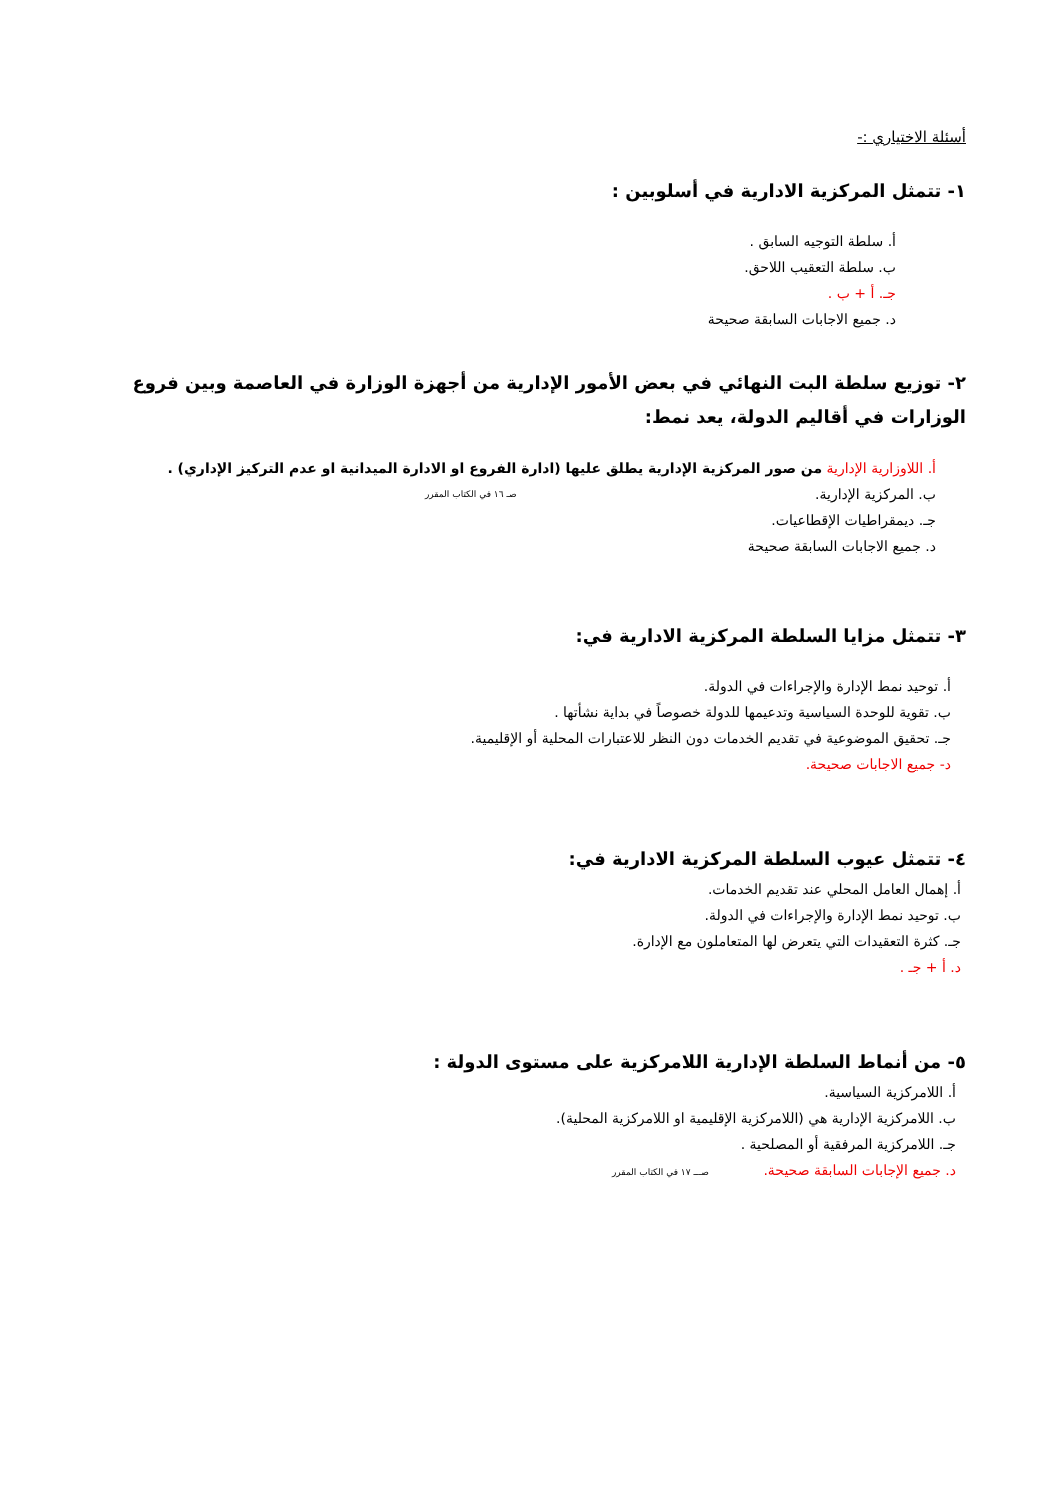أسئلة الاختياري :-
١- تتمثل المركزية الادارية في أسلوبين :
أ. سلطة التوجيه السابق .
ب. سلطة التعقيب اللاحق.
جـ. أ + ب .
د. جميع الاجابات السابقة صحيحة
٢- توزيع سلطة البت النهائي في بعض الأمور الإدارية من أجهزة الوزارة في العاصمة وبين فروع الوزارات في أقاليم الدولة، يعد نمط:
أ. اللاوزارية الإدارية من صور المركزية الإدارية يطلق عليها (ادارة الفروع او الادارة الميدانية او عدم التركيز الإداري) .
ب. المركزية الإدارية. صـ ١٦ في الكتاب المقرر
جـ. ديمقراطيات الإقطاعيات.
د. جميع الاجابات السابقة صحيحة
٣- تتمثل مزايا السلطة المركزية الادارية في:
أ. توحيد نمط الإدارة والإجراءات في الدولة.
ب. تقوية للوحدة السياسية وتدعيمها للدولة خصوصاً في بداية نشأتها .
جـ. تحقيق الموضوعية في تقديم الخدمات دون النظر للاعتبارات المحلية أو الإقليمية.
د- جميع الاجابات صحيحة.
٤- تتمثل عيوب السلطة المركزية الادارية في:
أ. إهمال العامل المحلي عند تقديم الخدمات.
ب. توحيد نمط الإدارة والإجراءات في الدولة.
جـ. كثرة التعقيدات التي يتعرض لها المتعاملون مع الإدارة.
د. أ + جـ .
٥- من أنماط السلطة الإدارية اللامركزية على مستوى الدولة :
أ. اللامركزية السياسية.
ب. اللامركزية الإدارية هي (اللامركزية الإقليمية او اللامركزية المحلية).
جـ. اللامركزية المرفقية أو المصلحية .
د. جميع الإجابات السابقة صحيحة. صـــ ١٧ في الكتاب المقرر